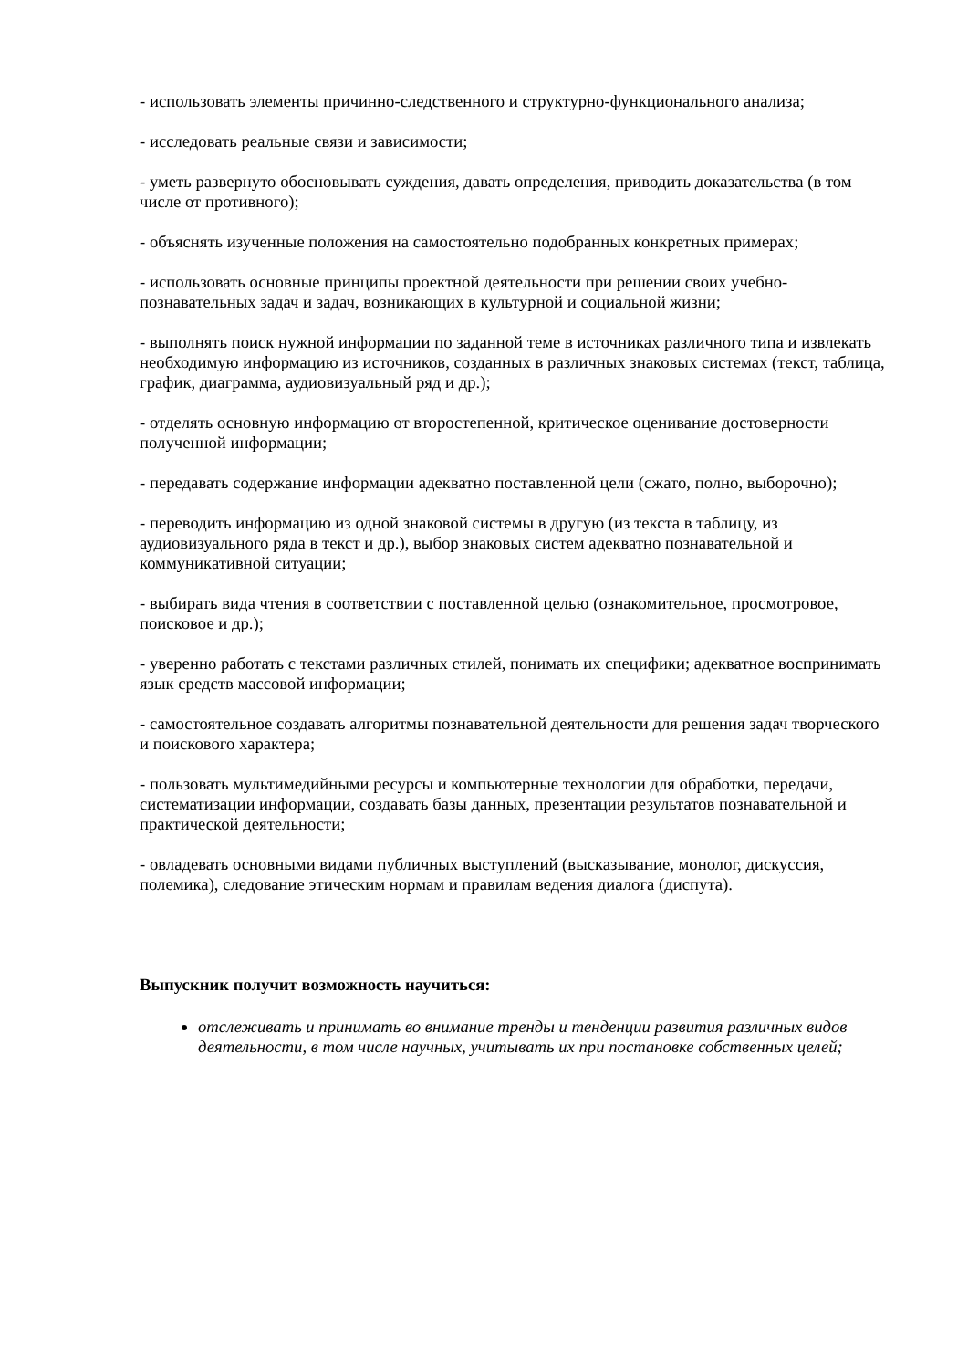- использовать элементы причинно-следственного и структурно-функционального анализа;
- исследовать реальные связи и зависимости;
- уметь развернуто обосновывать суждения, давать определения, приводить доказательства (в том числе от противного);
- объяснять изученные положения на самостоятельно подобранных конкретных примерах;
- использовать основные принципы проектной деятельности при решении своих учебно-познавательных задач и задач, возникающих в культурной и социальной жизни;
- выполнять поиск нужной информации по заданной теме в источниках различного типа и извлекать необходимую информацию из источников, созданных в различных знаковых системах (текст, таблица, график, диаграмма, аудиовизуальный ряд и др.);
- отделять основную информацию от второстепенной, критическое оценивание достоверности полученной информации;
- передавать содержание информации адекватно поставленной цели (сжато, полно, выборочно);
- переводить информацию из одной знаковой системы в другую (из текста в таблицу, из аудиовизуального ряда в текст и др.), выбор знаковых систем адекватно познавательной и коммуникативной ситуации;
- выбирать вида чтения в соответствии с поставленной целью (ознакомительное, просмотровое, поисковое и др.);
- уверенно работать с текстами различных стилей, понимать их специфики; адекватное воспринимать язык средств массовой информации;
- самостоятельное создавать алгоритмы познавательной деятельности для решения задач творческого и поискового характера;
- пользовать мультимедийными ресурсы и компьютерные технологии для обработки, передачи, систематизации информации, создавать базы данных, презентации результатов познавательной и практической деятельности;
- овладевать основными видами публичных выступлений (высказывание, монолог, дискуссия, полемика), следование этическим нормам и правилам ведения диалога (диспута).
Выпускник получит возможность научиться:
отслеживать и принимать во внимание тренды и тенденции развития различных видов деятельности, в том числе научных, учитывать их при постановке собственных целей;